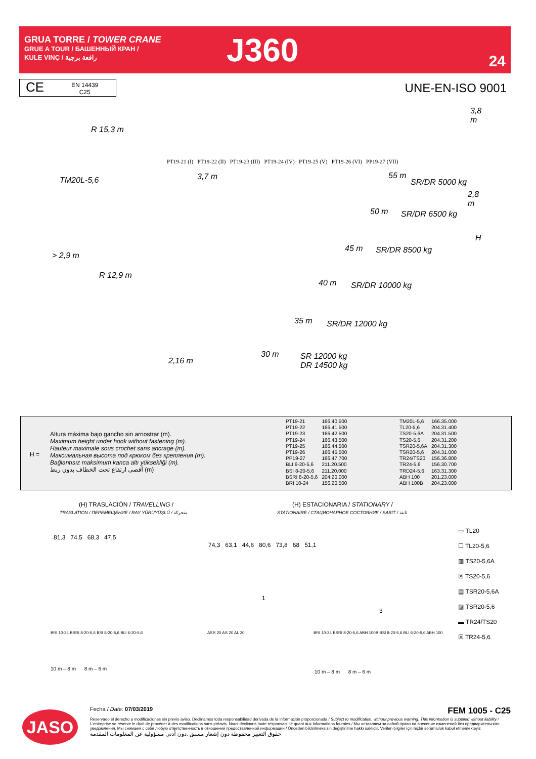GRUA TORRE / TOWER CRANE
GRUE A TOUR / БАШЕННЫЙ КРАН /
KULE VINÇ / رافعة برجية
J360 24
CE EN 14439
C25
UNE-EN-ISO 9001
R 15,3 m
3,8 m
PT19-21 (I) PT19-22 (II) PT19-23 (III) PT19-24 (IV) PT19-25 (V) PT19-26 (VI) PP19-27 (VII)
TM20L-5,6 3,7 m 55 m
SR/DR 5000 kg
2,8 m
50 m SR/DR 6500 kg
H
45 m SR/DR 8500 kg
> 2,9 m
R 12,9 m
40 m SR/DR 10000 kg
35 m SR/DR 12000 kg
2,16 m
30 m
SR 12000 kg
DR 14500 kg
Altura máxima bajo gancho sin arriostrar (m).
Maximum height under hook without fastening (m).
Hauteur maximale sous crochet sans ancrage (m).
Максимальная высота под крюком без крепления (m).
Bağlantısız maksimum kanca altı yüksekliği (m).
أقصى ارتفاع تحت الخطاف بدون ربط (m)
H =
| PT19-21 | 166.40.500 |
| PT19-22 | 166.41.500 |
| PT19-23 | 166.42.500 |
| PT19-24 | 166.43.500 |
| PT19-25 | 166.44.500 |
| PT19-26 | 166.45.500 |
| PP19-27 | 166.47.700 |
| BLI 6-20-5,6 | 211.20.500 |
| BSI 8-20-5,6 | 211.20.000 |
| BSRI 8-20-5,6 | 204.20.000 |
| BRI 10-24 | 156.20.500 |
| TM20L-5,6 | 166.35.000 |
| TL20-5,6 | 204.31.400 |
| TS20-5,6A | 204.31.500 |
| TS20-5,6 | 204.31.200 |
| TSR20-5,6A | 204.31.300 |
| TSR20-5,6 | 204.31.000 |
| TR24/TS20 | 156.36.800 |
| TR24-5,6 | 156.30.700 |
| TRD24-5,6 | 163.31.300 |
| ABH 100 | 201.23.000 |
| ABH 100B | 204.23.000 |
(H) TRASLACIÓN / TRAVELLING /
TRASLATION / ПЕРЕМЕЩЕНИЕ / RAY YÜRÜYÜŞLÜ / متحركة
(H) ESTACIONARIA / STATIONARY /
STATIONAIRE / СТАЦИОНАРНОЕ СОСТОЯНИЕ / SABIT / ثابتة
81,3 74,5 68,3 47,5
74,3 63,1 44,6 80,6 73,8 68 51,1
1
3
BRI 10-24 BSRI 8-20-5,6 BSI 8-20-5,6 BLI 6-20-5,6
ASR 20 AS 20 AL 20
BRI 10-24 BSRI 8-20-5,6 ABH 100B BSI 8-20-5,6 BLI 6-20-5,6 ABH 100
10 m – 8 m 8 m – 6 m
10 m – 8 m 8 m – 6 m
▭ TL20
☐ TL20-5,6
▥ TS20-5,6A
☒ TS20-5,6
▤ TSR20-5,6A
▨ TSR20-5,6
▬ TR24/TS20
☒ TR24-5,6
JASO
Fecha / Date: 07/03/2019 FEM 1005 - C25
Reservado el derecho a modificaciones sin previo aviso. Declinamos toda responsabilidad derivada de la información proporcionada / Subject to modification, without previous warning. This information is supplied without liability / L'entreprise se réserve le droit de procéder à des modifications sans préavis. Nous déclinons toute responsabilité quant aux informations fournies / Мы оставляем за собой право на внесение изменений без предварительного уведомления. Мы снимаем с себя любую ответственность в отношении предоставленной информации / Önceden bildirilmeksizin değiştirilme hakkı saklıdır. Verilen bilgiler için hiçbir sorumluluk kabul etmemekteyiz
حقوق التغيير محفوظة دون إشعار مسبق .دون أدنى مسؤولية عن المعلومات المقدمة